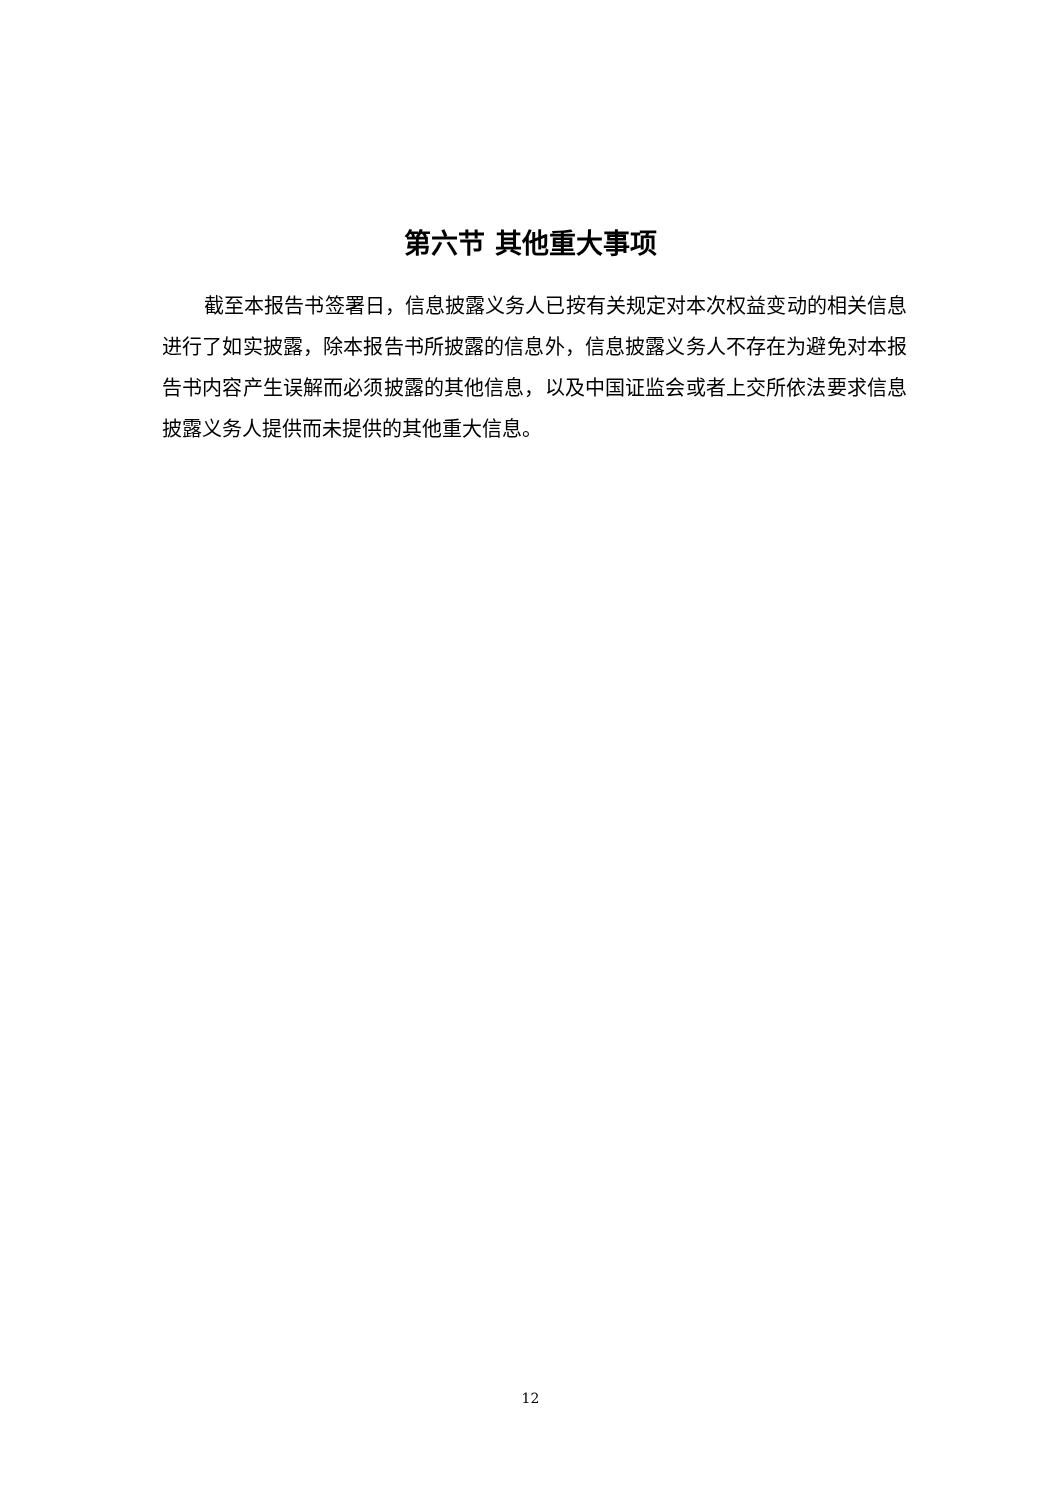第六节 其他重大事项
截至本报告书签署日，信息披露义务人已按有关规定对本次权益变动的相关信息进行了如实披露，除本报告书所披露的信息外，信息披露义务人不存在为避免对本报告书内容产生误解而必须披露的其他信息，以及中国证监会或者上交所依法要求信息披露义务人提供而未提供的其他重大信息。
12